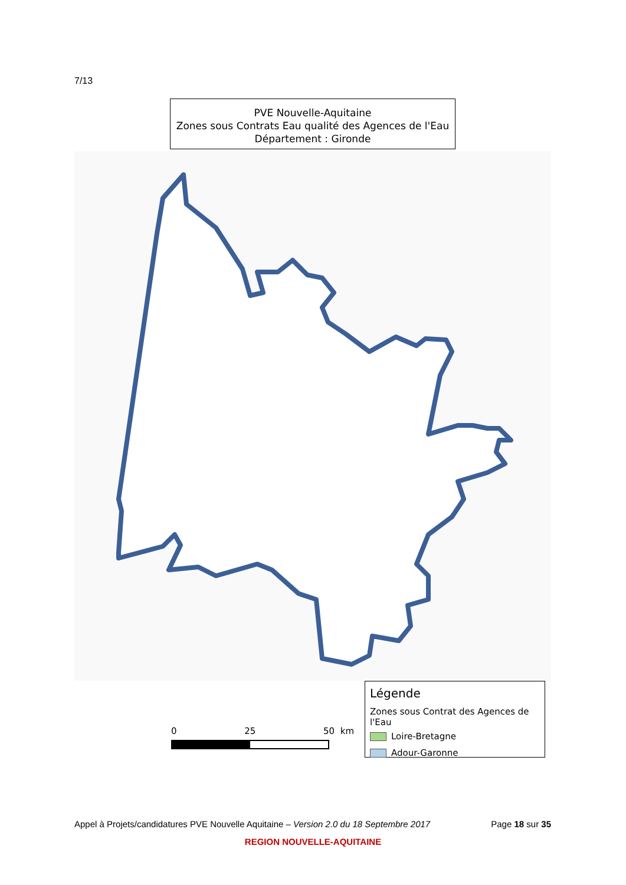7/13
PVE Nouvelle-Aquitaine
Zones sous Contrats Eau qualité des Agences de l'Eau
Département : Gironde
0 25 50 km
Légende
Zones sous Contrat des Agences de l'Eau
Loire-Bretagne
Adour-Garonne
Appel à Projets/candidatures PVE Nouvelle Aquitaine – Version 2.0 du 18 Septembre 2017 Page 18 sur 35
REGION NOUVELLE-AQUITAINE